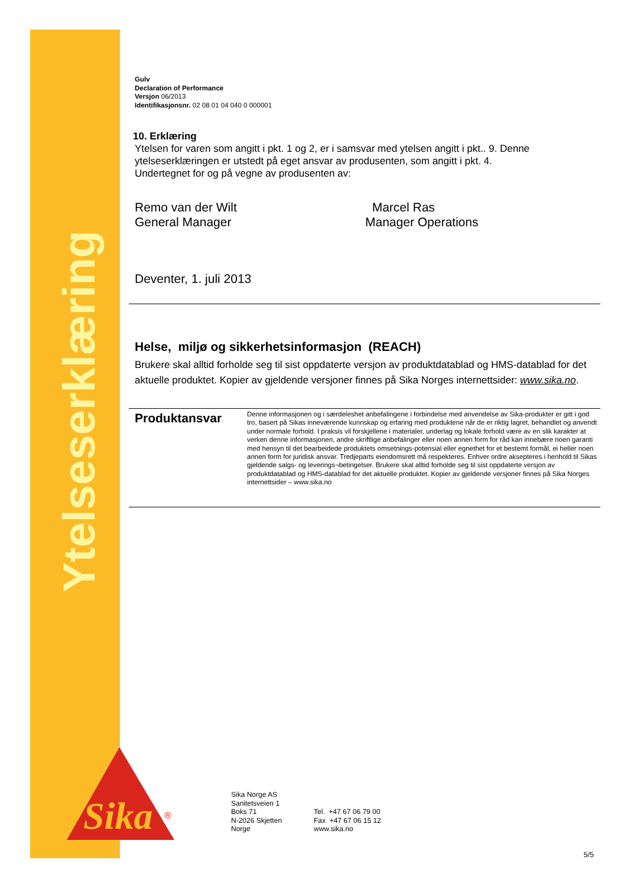Ytelseserklæring
Sika
®
Gulv
Declaration of Performance
Versjon 06/2013
Identifikasjonsnr. 02 08 01 04 040 0 000001
10. Erklæring
Ytelsen for varen som angitt i pkt. 1 og 2, er i samsvar med ytelsen angitt i pkt.. 9. Denne ytelseserklæringen er utstedt på eget ansvar av produsenten, som angitt i pkt. 4.
Undertegnet for og på vegne av produsenten av:
Remo van der Wilt
General Manager
Marcel Ras
Manager Operations
Deventer, 1. juli 2013
Helse, miljø og sikkerhetsinformasjon (REACH)
Brukere skal alltid forholde seg til sist oppdaterte versjon av produktdatablad og HMS-datablad for det aktuelle produktet. Kopier av gjeldende versjoner finnes på Sika Norges internettsider: www.sika.no.
Produktansvar
Denne informasjonen og i særdeleshet anbefalingene i forbindelse med anvendelse av Sika-produkter er gitt i god tro, basert på Sikas inneværende kunnskap og erfaring med produktene når de er riktig lagret, behandlet og anvendt under normale forhold. I praksis vil forskjellene i materialer, underlag og lokale forhold være av en slik karakter at verken denne informasjonen, andre skriftlige anbefalinger eller noen annen form for råd kan innebære noen garanti med hensyn til det bearbeidede produktets omsetnings-potensial eller egnethet for et bestemt formål, ei heller noen annen form for juridisk ansvar. Tredjeparts eiendomsrett må respekteres. Enhver ordre aksepteres i henhold til Sikas gjeldende salgs- og leverings¬betingelser. Brukere skal alltid forholde seg til sist oppdaterte versjon av produktdatablad og HMS-datablad for det aktuelle produktet. Kopier av gjeldende versjoner finnes på Sika Norges internettsider – www.sika.no
Sika Norge AS
Sanitetsveien 1
Boks 71
N-2026 Skjetten
Norge
Tel. +47 67 06 79 00
Fax +47 67 06 15 12
www.sika.no
5/5